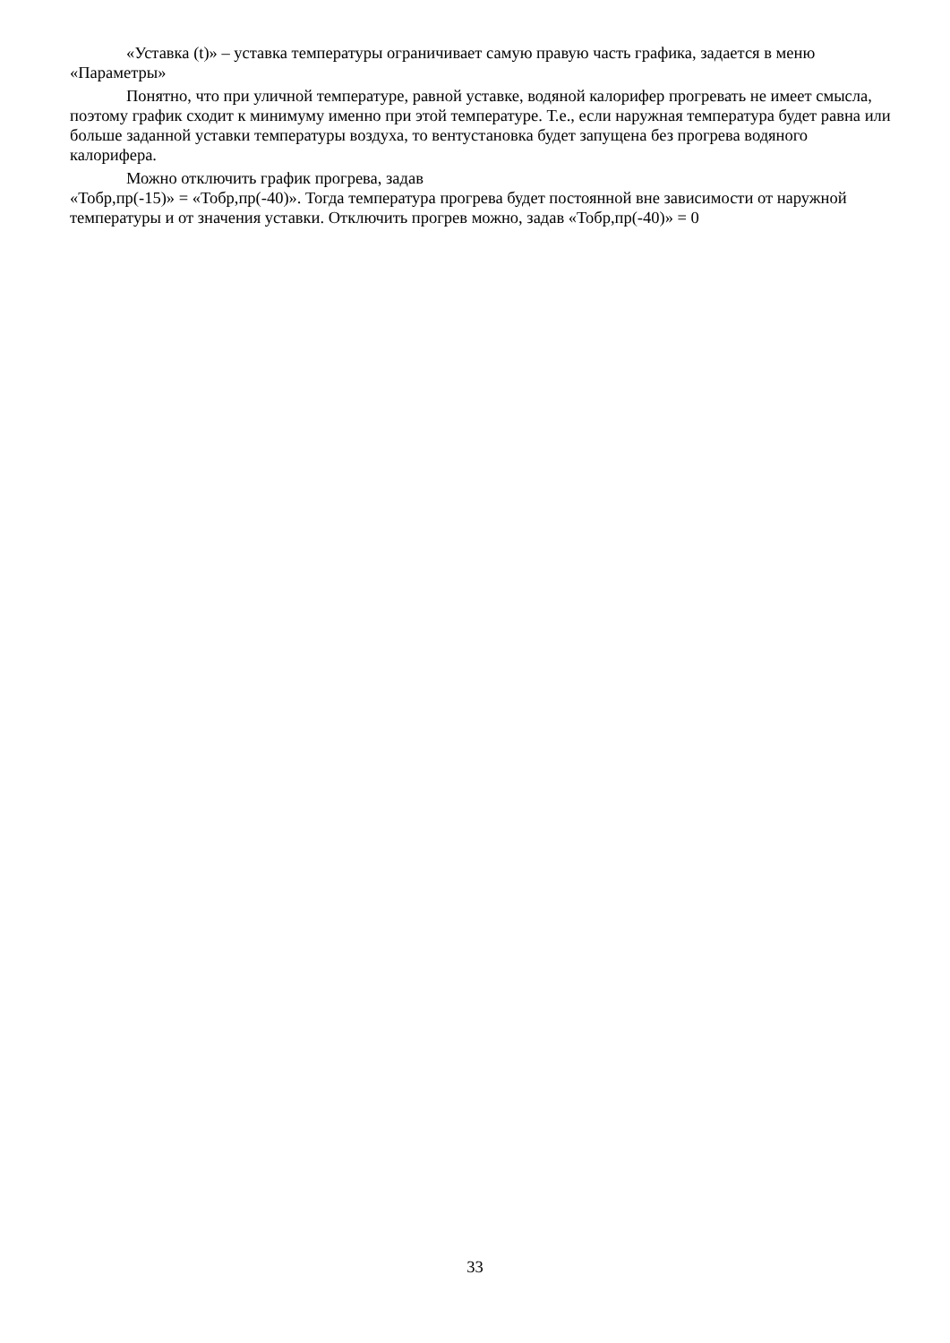«Уставка (t)» – уставка температуры ограничивает самую правую часть графика, задается в меню «Параметры»
Понятно, что при уличной температуре, равной уставке, водяной калорифер прогревать не имеет смысла, поэтому график сходит к минимуму именно при этой температуре. Т.е., если наружная температура будет равна или больше заданной уставки температуры воздуха, то вентустановка будет запущена без прогрева водяного калорифера.
Можно отключить график прогрева, задав
«Тобр,пр(-15)» = «Тобр,пр(-40)». Тогда температура прогрева будет постоянной вне зависимости от наружной температуры и от значения уставки. Отключить прогрев можно, задав «Тобр,пр(-40)» = 0
33